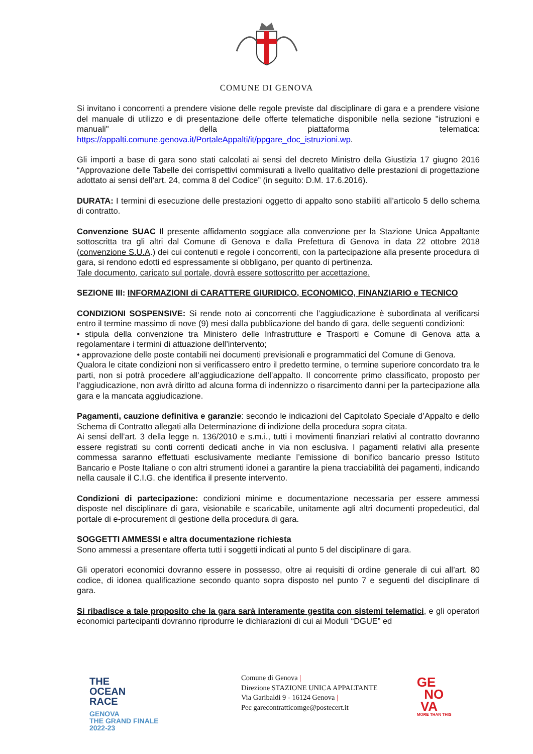COMUNE DI GENOVA
Si invitano i concorrenti a prendere visione delle regole previste dal disciplinare di gara e a prendere visione del manuale di utilizzo e di presentazione delle offerte telematiche disponibile nella sezione "istruzioni e manuali" della piattaforma telematica: https://appalti.comune.genova.it/PortaleAppalti/it/ppgare_doc_istruzioni.wp.
Gli importi a base di gara sono stati calcolati ai sensi del decreto Ministro della Giustizia 17 giugno 2016 “Approvazione delle Tabelle dei corrispettivi commisurati a livello qualitativo delle prestazioni di progettazione adottato ai sensi dell’art. 24, comma 8 del Codice” (in seguito: D.M. 17.6.2016).
DURATA: I termini di esecuzione delle prestazioni oggetto di appalto sono stabiliti all’articolo 5 dello schema di contratto.
Convenzione SUAC Il presente affidamento soggiace alla convenzione per la Stazione Unica Appaltante sottoscritta tra gli altri dal Comune di Genova e dalla Prefettura di Genova in data 22 ottobre 2018 (convenzione S.U.A.) dei cui contenuti e regole i concorrenti, con la partecipazione alla presente procedura di gara, si rendono edotti ed espressamente si obbligano, per quanto di pertinenza.
Tale documento, caricato sul portale, dovrà essere sottoscritto per accettazione.
SEZIONE III: INFORMAZIONI di CARATTERE GIURIDICO, ECONOMICO, FINANZIARIO e TECNICO
CONDIZIONI SOSPENSIVE: Si rende noto ai concorrenti che l’aggiudicazione è subordinata al verificarsi entro il termine massimo di nove (9) mesi dalla pubblicazione del bando di gara, delle seguenti condizioni:
• stipula della convenzione tra Ministero delle Infrastrutture e Trasporti e Comune di Genova atta a regolamentare i termini di attuazione dell’intervento;
• approvazione delle poste contabili nei documenti previsionali e programmatici del Comune di Genova.
Qualora le citate condizioni non si verificassero entro il predetto termine, o termine superiore concordato tra le parti, non si potrà procedere all’aggiudicazione dell’appalto. Il concorrente primo classificato, proposto per l’aggiudicazione, non avrà diritto ad alcuna forma di indennizzo o risarcimento danni per la partecipazione alla gara e la mancata aggiudicazione.
Pagamenti, cauzione definitiva e garanzie: secondo le indicazioni del Capitolato Speciale d’Appalto e dello Schema di Contratto allegati alla Determinazione di indizione della procedura sopra citata.
Ai sensi dell’art. 3 della legge n. 136/2010 e s.m.i., tutti i movimenti finanziari relativi al contratto dovranno essere registrati su conti correnti dedicati anche in via non esclusiva. I pagamenti relativi alla presente commessa saranno effettuati esclusivamente mediante l’emissione di bonifico bancario presso Istituto Bancario e Poste Italiane o con altri strumenti idonei a garantire la piena tracciabilità dei pagamenti, indicando nella causale il C.I.G. che identifica il presente intervento.
Condizioni di partecipazione: condizioni minime e documentazione necessaria per essere ammessi disposte nel disciplinare di gara, visionabile e scaricabile, unitamente agli altri documenti propedeutici, dal portale di e-procurement di gestione della procedura di gara.
SOGGETTI AMMESSI e altra documentazione richiesta
Sono ammessi a presentare offerta tutti i soggetti indicati al punto 5 del disciplinare di gara.
Gli operatori economici dovranno essere in possesso, oltre ai requisiti di ordine generale di cui all’art. 80 codice, di idonea qualificazione secondo quanto sopra disposto nel punto 7 e seguenti del disciplinare di gara.
Si ribadisce a tale proposito che la gara sarà interamente gestita con sistemi telematici, e gli operatori economici partecipanti dovranno riprodurre le dichiarazioni di cui ai Moduli “DGUE” ed
THE
OCEAN
RACE
GENOVA
THE GRAND FINALE
2022-23
Comune di Genova |
Direzione STAZIONE UNICA APPALTANTE
Via Garibaldi 9 - 16124 Genova |
Pec garecontratticomge@postecert.it
GE
NO
VA
MORE THAN THIS